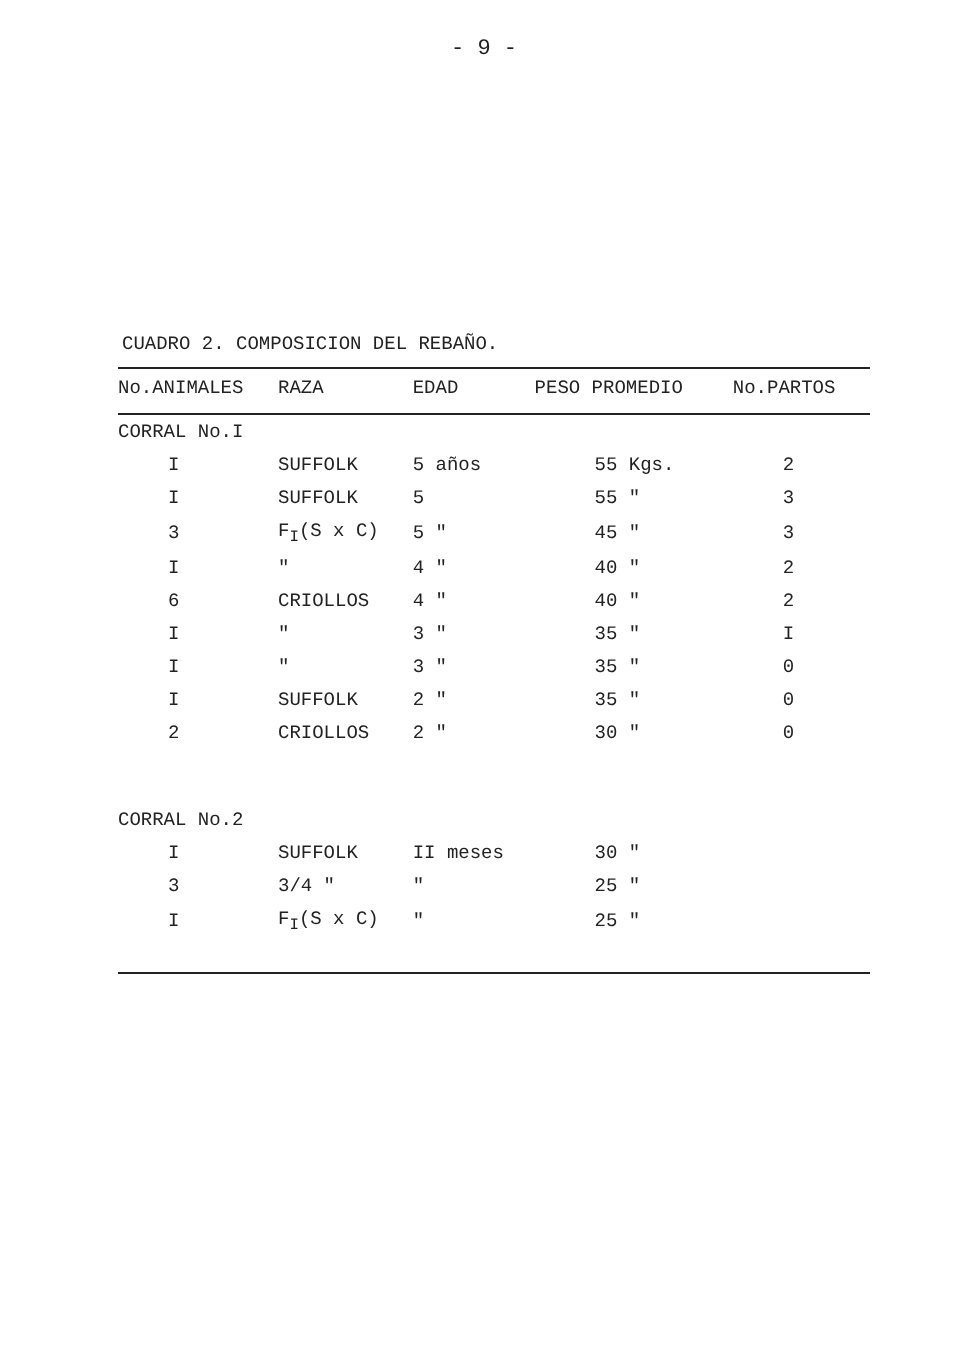- 9 -
CUADRO 2. COMPOSICION DEL REBAÑO.
| No.ANIMALES | RAZA | EDAD | PESO PROMEDIO | No.PARTOS |
| --- | --- | --- | --- | --- |
| CORRAL No.I | | | | |
| I | SUFFOLK | 5 años | 55 Kgs. | 2 |
| I | SUFFOLK | 5 | 55 " | 3 |
| 3 | F<sub>I</sub>(S x C) | 5 " | 45 " | 3 |
| I | " | 4 " | 40 " | 2 |
| 6 | CRIOLLOS | 4 " | 40 " | 2 |
| I | " | 3 " | 35 " | I |
| I | " | 3 " | 35 " | 0 |
| I | SUFFOLK | 2 " | 35 " | 0 |
| 2 | CRIOLLOS | 2 " | 30 " | 0 |
| CORRAL No.2 | | | | |
| I | SUFFOLK | II meses | 30 " | |
| 3 | 3/4 " | " | 25 " | |
| I | F<sub>I</sub>(S x C) | " | 25 " | |